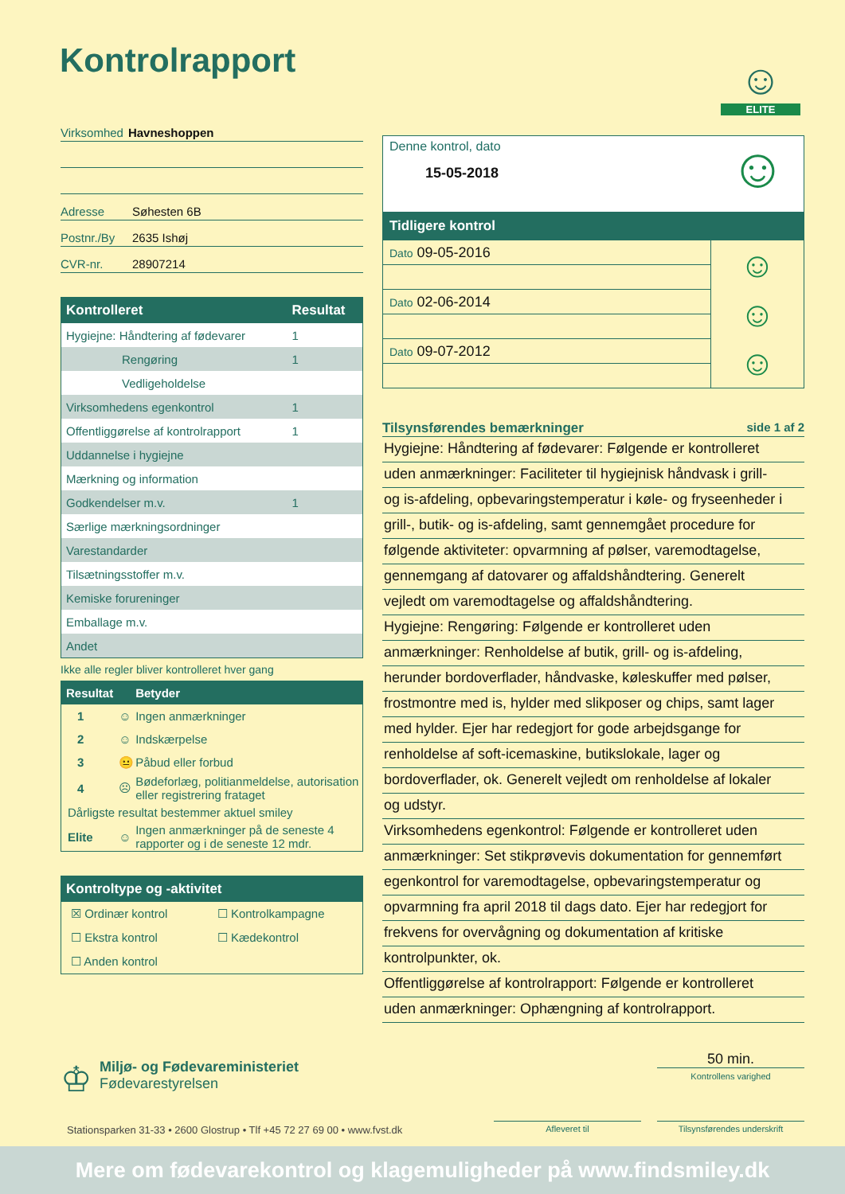Kontrolrapport
☺
ELITE
Virksomhed Havneshoppen
Adresse Søhesten 6B
Postnr./By 2635 Ishøj
CVR-nr. 28907214
| Kontrolleret | Resultat |
| --- | --- |
| Hygiejne: Håndtering af fødevarer | 1 |
| Rengøring | 1 |
| Vedligeholdelse | |
| Virksomhedens egenkontrol | 1 |
| Offentliggørelse af kontrolrapport | 1 |
| Uddannelse i hygiejne | |
| Mærkning og information | |
| Godkendelser m.v. | 1 |
| Særlige mærkningsordninger | |
| Varestandarder | |
| Tilsætningsstoffer m.v. | |
| Kemiske forureninger | |
| Emballage m.v. | |
| Andet | |
Ikke alle regler bliver kontrolleret hver gang
| Resultat | | Betyder |
| --- | --- | --- |
| 1 | ☺ | Ingen anmærkninger |
| 2 | ☺ | Indskærpelse |
| 3 | 😐 | Påbud eller forbud |
| 4 | ☹ | Bødeforlæg, politianmeldelse, autorisation eller registrering frataget |
| Dårligste resultat bestemmer aktuel smiley | | |
| Elite | ☺ | Ingen anmærkninger på de seneste 4 rapporter og i de seneste 12 mdr. |
Kontroltype og -aktivitet
| ☒ Ordinær kontrol | ☐ Kontrolkampagne |
| ☐ Ekstra kontrol | ☐ Kædekontrol |
| ☐ Anden kontrol | |
Denne kontrol, dato
15-05-2018
☺
Tidligere kontrol
| Dato 09-05-2016 | ☺ |
| Dato 02-06-2014 | ☺ |
| Dato 09-07-2012 | ☺ |
Tilsynsførendes bemærkninger side 1 af 2
Hygiejne: Håndtering af fødevarer: Følgende er kontrolleret
uden anmærkninger: Faciliteter til hygiejnisk håndvask i grill-
og is-afdeling, opbevaringstemperatur i køle- og fryseenheder i
grill-, butik- og is-afdeling, samt gennemgået procedure for
følgende aktiviteter: opvarmning af pølser, varemodtagelse,
gennemgang af datovarer og affaldshåndtering. Generelt
vejledt om varemodtagelse og affaldshåndtering.
Hygiejne: Rengøring: Følgende er kontrolleret uden
anmærkninger: Renholdelse af butik, grill- og is-afdeling,
herunder bordoverflader, håndvaske, køleskuffer med pølser,
frostmontre med is, hylder med slikposer og chips, samt lager
med hylder. Ejer har redegjort for gode arbejdsgange for
renholdelse af soft-icemaskine, butikslokale, lager og
bordoverflader, ok. Generelt vejledt om renholdelse af lokaler
og udstyr.
Virksomhedens egenkontrol: Følgende er kontrolleret uden
anmærkninger: Set stikprøvevis dokumentation for gennemført
egenkontrol for varemodtagelse, opbevaringstemperatur og
opvarmning fra april 2018 til dags dato. Ejer har redegjort for
frekvens for overvågning og dokumentation af kritiske
kontrolpunkter, ok.
Offentliggørelse af kontrolrapport: Følgende er kontrolleret
uden anmærkninger: Ophængning af kontrolrapport.
♔
Miljø- og Fødevareministeriet
Fødevarestyrelsen
50 min.
Kontrollens varighed
Stationsparken 31-33 • 2600 Glostrup • Tlf +45 72 27 69 00 • www.fvst.dk
Afleveret til Tilsynsførendes underskrift
Mere om fødevarekontrol og klagemuligheder på www.findsmiley.dk